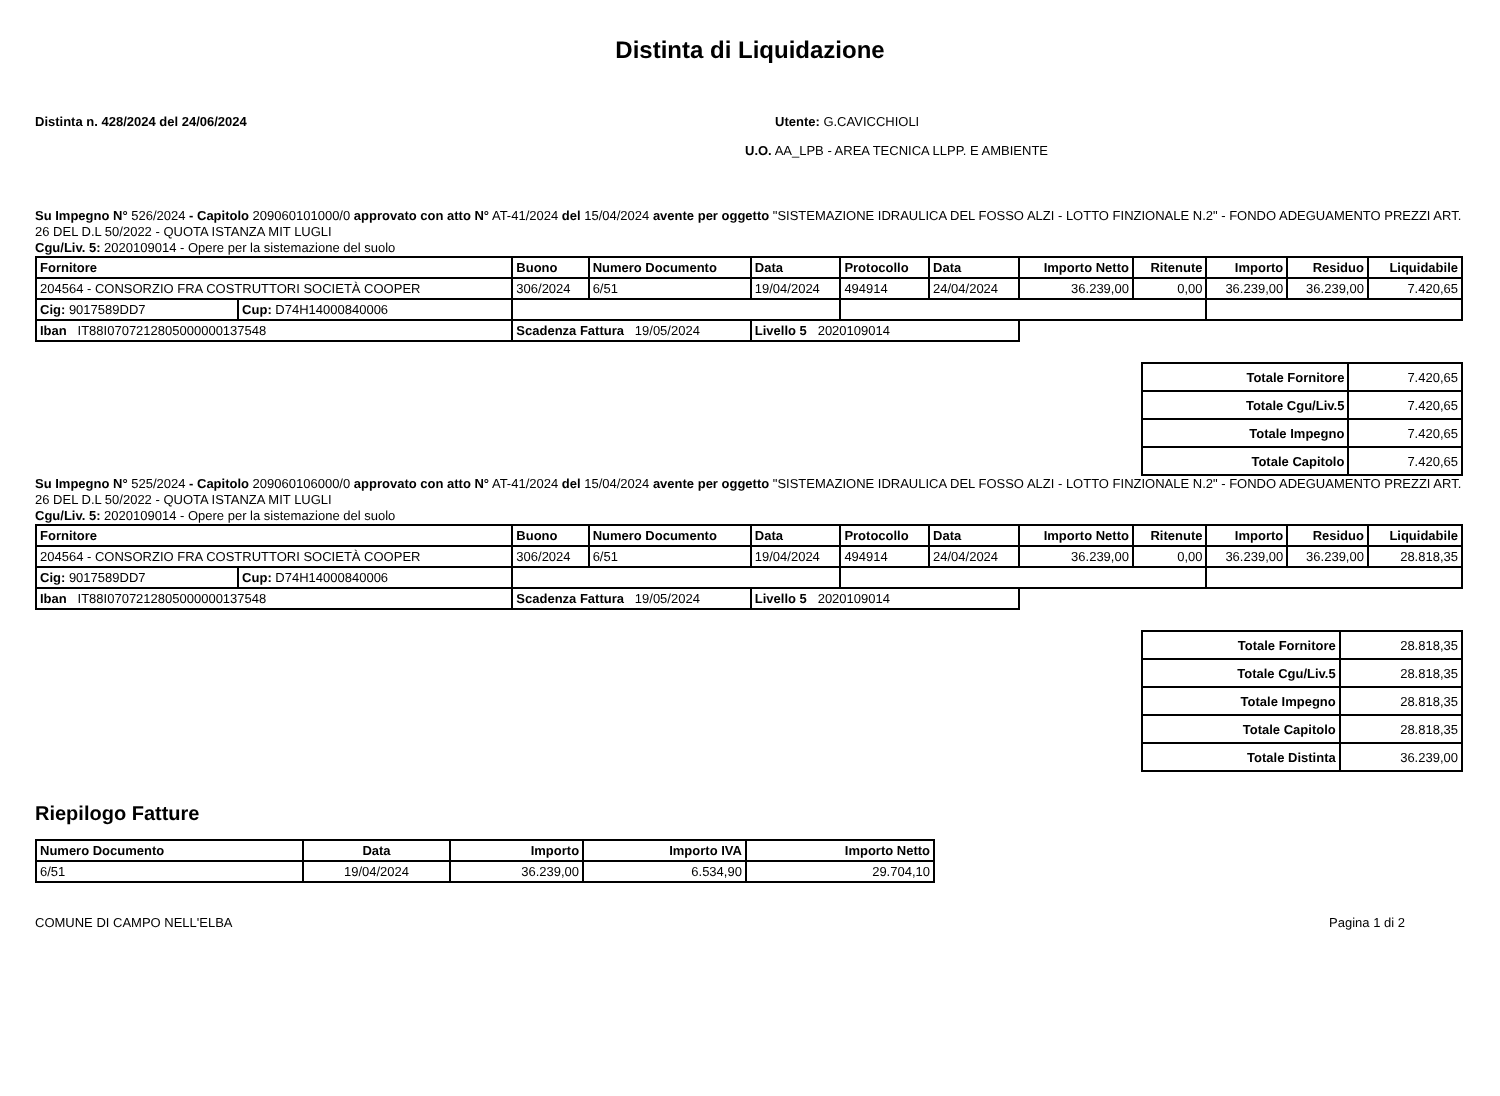Distinta di Liquidazione
Distinta n. 428/2024 del 24/06/2024 Utente: G.CAVICCHIOLI
U.O. AA_LPB - AREA TECNICA LLPP. E AMBIENTE
Su Impegno N° 526/2024 - Capitolo 209060101000/0 approvato con atto N° AT-41/2024 del 15/04/2024 avente per oggetto "SISTEMAZIONE IDRAULICA DEL FOSSO ALZI - LOTTO FINZIONALE N.2" - FONDO ADEGUAMENTO PREZZI ART. 26 DEL D.L 50/2022 - QUOTA ISTANZA MIT LUGLI
Cgu/Liv. 5: 2020109014 - Opere per la sistemazione del suolo
| Fornitore | | Buono | Numero Documento | Data | Protocollo | Data | Importo Netto | Ritenute | Importo | Residuo | Liquidabile |
| --- | --- | --- | --- | --- | --- | --- | --- | --- | --- | --- | --- |
| 204564 - CONSORZIO FRA COSTRUTTORI SOCIETÀ COOPER | | 306/2024 | 6/51 | 19/04/2024 | 494914 | 24/04/2024 | 36.239,00 | 0,00 | 36.239,00 | 36.239,00 | 7.420,65 |
| Cig: 9017589DD7 | Cup: D74H14000840006 | | | | | | | | | | |
| Iban IT88I0707212805000000137548 | | Scadenza Fattura 19/05/2024 | | Livello 5 2020109014 | | | | | | | |
| Totale Fornitore | 7.420,65 |
| Totale Cgu/Liv.5 | 7.420,65 |
| Totale Impegno | 7.420,65 |
| Totale Capitolo | 7.420,65 |
Su Impegno N° 525/2024 - Capitolo 209060106000/0 approvato con atto N° AT-41/2024 del 15/04/2024 avente per oggetto "SISTEMAZIONE IDRAULICA DEL FOSSO ALZI - LOTTO FINZIONALE N.2" - FONDO ADEGUAMENTO PREZZI ART. 26 DEL D.L 50/2022 - QUOTA ISTANZA MIT LUGLI
Cgu/Liv. 5: 2020109014 - Opere per la sistemazione del suolo
| Fornitore | | Buono | Numero Documento | Data | Protocollo | Data | Importo Netto | Ritenute | Importo | Residuo | Liquidabile |
| --- | --- | --- | --- | --- | --- | --- | --- | --- | --- | --- | --- |
| 204564 - CONSORZIO FRA COSTRUTTORI SOCIETÀ COOPER | | 306/2024 | 6/51 | 19/04/2024 | 494914 | 24/04/2024 | 36.239,00 | 0,00 | 36.239,00 | 36.239,00 | 28.818,35 |
| Cig: 9017589DD7 | Cup: D74H14000840006 | | | | | | | | | | |
| Iban IT88I0707212805000000137548 | | Scadenza Fattura 19/05/2024 | | Livello 5 2020109014 | | | | | | | |
| Totale Fornitore | 28.818,35 |
| Totale Cgu/Liv.5 | 28.818,35 |
| Totale Impegno | 28.818,35 |
| Totale Capitolo | 28.818,35 |
| Totale Distinta | 36.239,00 |
Riepilogo Fatture
| Numero Documento | Data | Importo | Importo IVA | Importo Netto |
| --- | --- | --- | --- | --- |
| 6/51 | 19/04/2024 | 36.239,00 | 6.534,90 | 29.704,10 |
COMUNE DI CAMPO NELL'ELBA Pagina 1 di 2